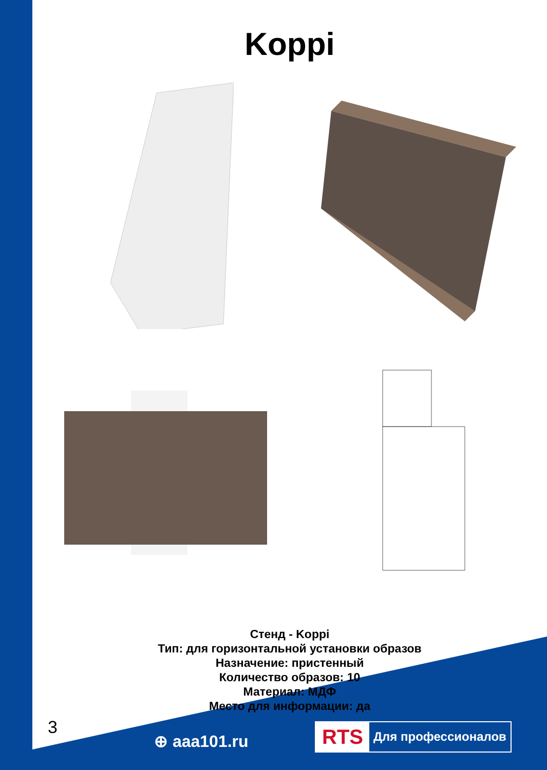Koppi
Стенд - Koppi
Тип: для горизонтальной установки образов
Назначение: пристенный
Количество образов: 10
Материал: МДФ
Место для информации: да
3
⊕ aaa101.ru
RTS Для профессионалов